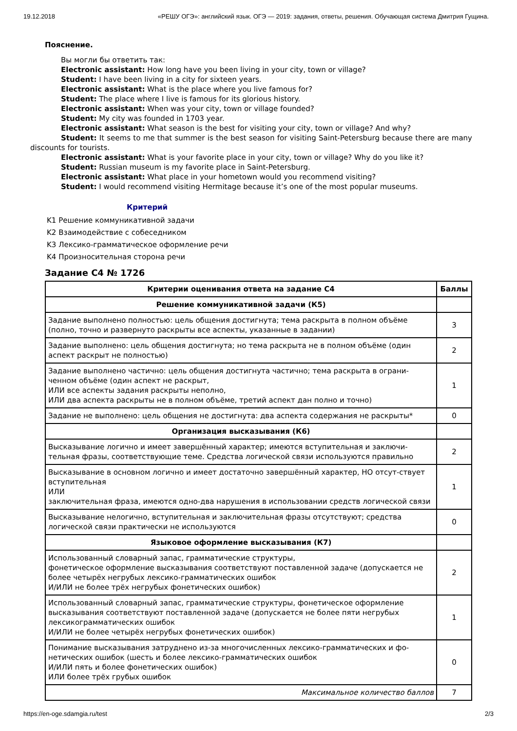19.12.2018 «РЕШУ ОГЭ»: английский язык. ОГЭ — 2019: задания, ответы, решения. Обучающая система Дмитрия Гущина.
Пояснение.
Вы могли бы ответить так:
Electronic assistant: How long have you been living in your city, town or village?
Student: I have been living in a city for sixteen years.
Electronic assistant: What is the place where you live famous for?
Student: The place where I live is famous for its glorious history.
Electronic assistant: When was your city, town or village founded?
Student: My city was founded in 1703 year.
Electronic assistant: What season is the best for visiting your city, town or village? And why?
Student: It seems to me that summer is the best season for visiting Saint-Petersburg because there are many discounts for tourists.
Electronic assistant: What is your favorite place in your city, town or village? Why do you like it?
Student: Russian museum is my favorite place in Saint-Petersburg.
Electronic assistant: What place in your hometown would you recommend visiting?
Student: I would recommend visiting Hermitage because it’s one of the most popular museums.
Критерий
K1 Решение коммуникативной задачи
K2 Взаимодействие с собеседником
K3 Лексико-грамматическое оформление речи
K4 Произносительная сторона речи
Задание C4 № 1726
| Критерии оценивания ответа на задание С4 | Баллы |
| --- | --- |
| Решение коммуникативной задачи (К5) | |
| Задание выполнено полностью: цель общения достигнута; тема раскрыта в полном объёме (полно, точно и развернуто раскрыты все аспекты, указанные в задании) | 3 |
| Задание выполнено: цель общения достигнута; но тема раскрыта не в полном объёме (один аспект раскрыт не полностью) | 2 |
| Задание выполнено частично: цель общения достигнута частично; тема раскрыта в ограни-ченном объёме (один аспект не раскрыт, ИЛИ все аспекты задания раскрыты неполно, ИЛИ два аспекта раскрыты не в полном объёме, третий аспект дан полно и точно) | 1 |
| Задание не выполнено: цель общения не достигнута: два аспекта содержания не раскрыты* | 0 |
| Организация высказывания (К6) | |
| Высказывание логично и имеет завершённый характер; имеются вступительная и заключи-тельная фразы, соответствующие теме. Средства логической связи используются правильно | 2 |
| Высказывание в основном логично и имеет достаточно завершённый характер, НО отсут-ствует вступительная ИЛИ заключительная фраза, имеются одно-два нарушения в использовании средств логической связи | 1 |
| Высказывание нелогично, вступительная и заключительная фразы отсутствуют; средства логической связи практически не используются | 0 |
| Языковое оформление высказывания (К7) | |
| Использованный словарный запас, грамматические структуры, фонетическое оформление высказывания соответствуют поставленной задаче (допускается не более четырёх негрубых лексико-грамматических ошибок И/ИЛИ не более трёх негрубых фонетических ошибок) | 2 |
| Использованный словарный запас, грамматические структуры, фонетическое оформление высказывания соответствуют поставленной задаче (допускается не более пяти негрубых лексикограмматических ошибок И/ИЛИ не более четырёх негрубых фонетических ошибок) | 1 |
| Понимание высказывания затруднено из-за многочисленных лексико-грамматических и фо-нетических ошибок (шесть и более лексико-грамматических ошибок И/ИЛИ пять и более фонетических ошибок) ИЛИ более трёх грубых ошибок | 0 |
| Максимальное количество баллов | 7 |
https://en-oge.sdamgia.ru/test 2/3